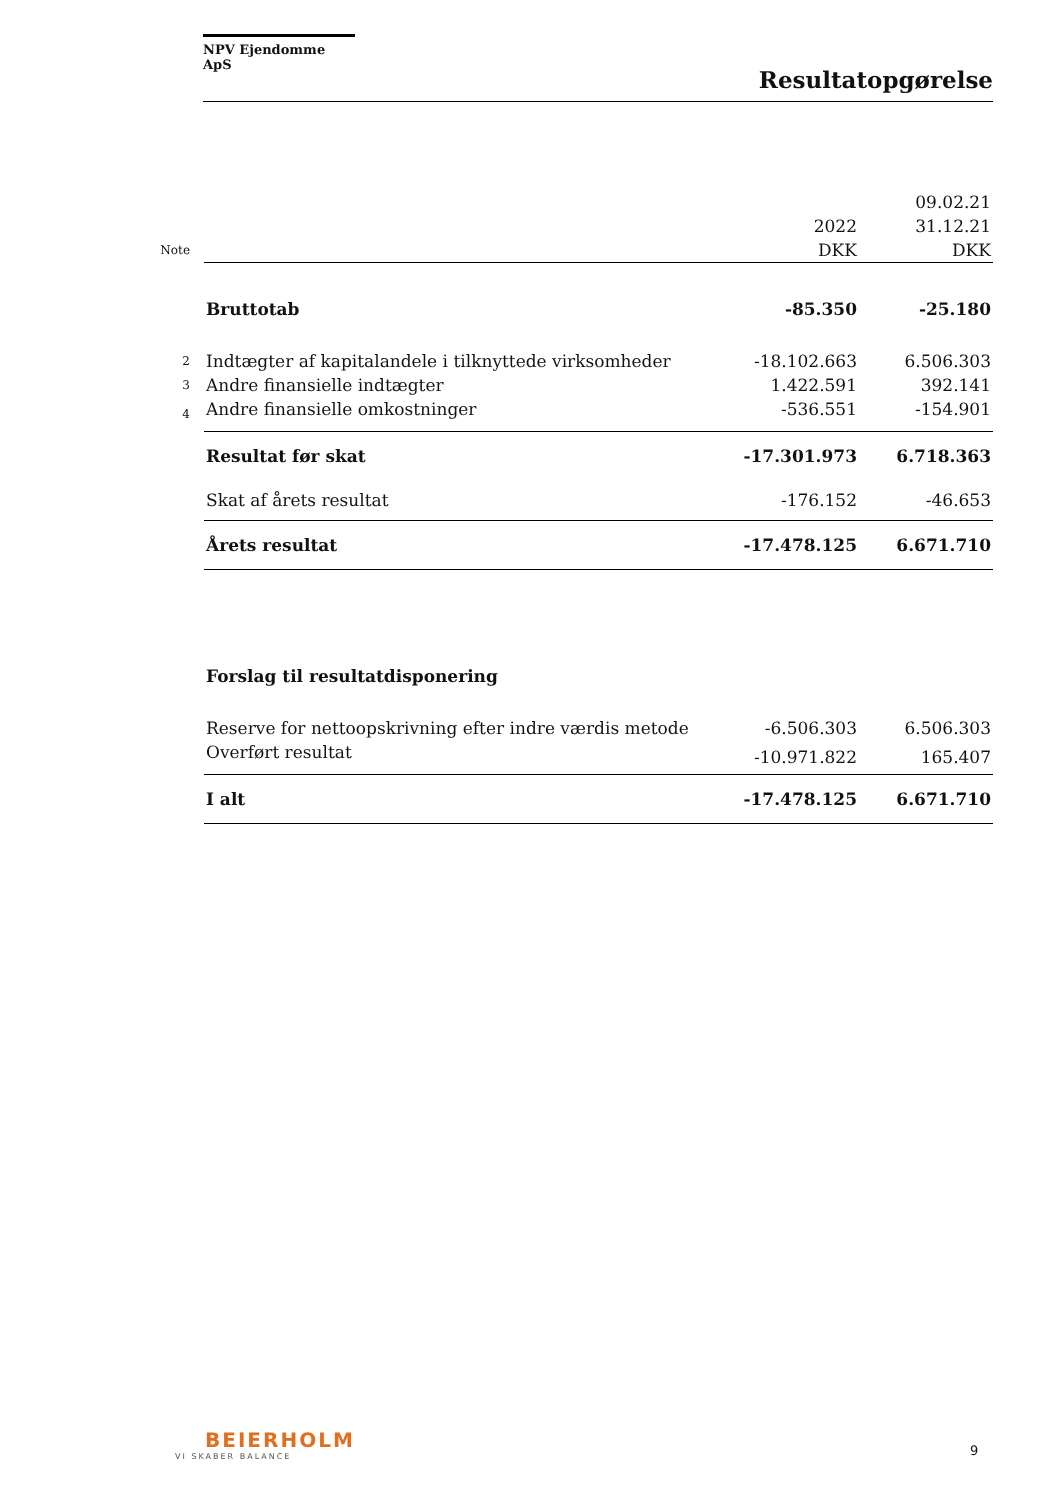NPV Ejendomme ApS
Resultatopgørelse
| | | | 09.02.21 |
| | | 2022 | 31.12.21 |
| Note | | DKK | DKK |
| | Bruttotab | -85.350 | -25.180 |
| 2 | Indtægter af kapitalandele i tilknyttede virksomheder | -18.102.663 | 6.506.303 |
| 3 | Andre finansielle indtægter | 1.422.591 | 392.141 |
| 4 | Andre finansielle omkostninger | -536.551 | -154.901 |
| | Resultat før skat | -17.301.973 | 6.718.363 |
| | Skat af årets resultat | -176.152 | -46.653 |
| | Årets resultat | -17.478.125 | 6.671.710 |
| | Forslag til resultatdisponering | | |
| | Reserve for nettoopskrivning efter indre værdis metode | -6.506.303 | 6.506.303 |
| | Overført resultat | -10.971.822 | 165.407 |
| | I alt | -17.478.125 | 6.671.710 |
BEIERHOLM
VI SKABER BALANCE
9